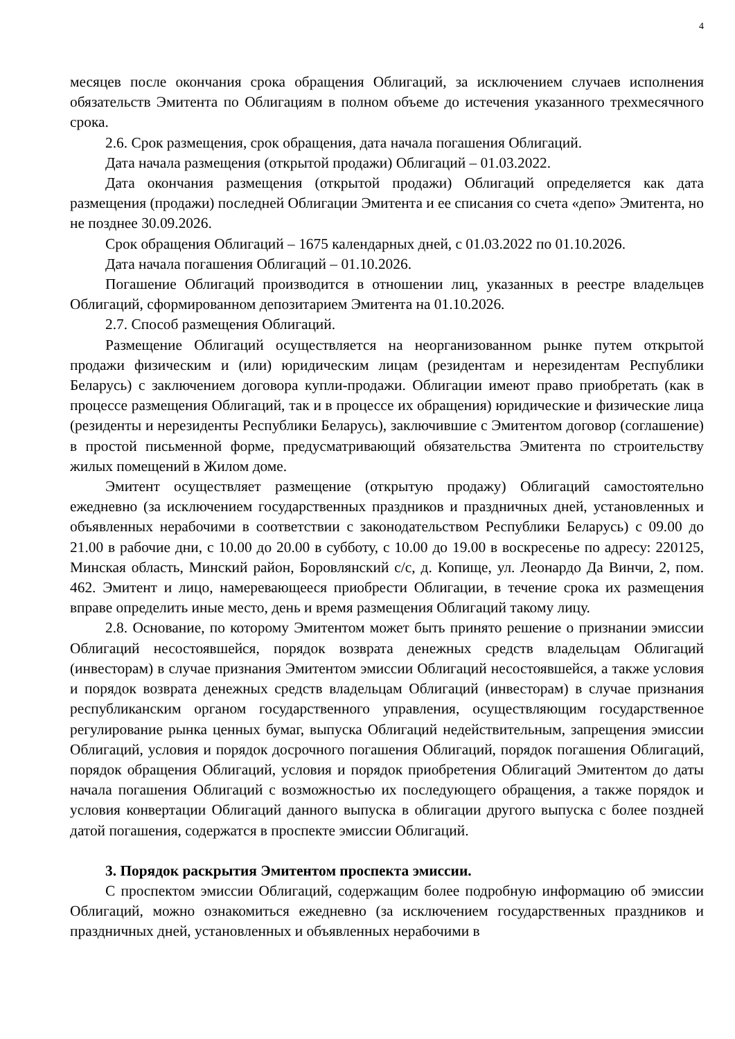4
месяцев после окончания срока обращения Облигаций, за исключением случаев исполнения обязательств Эмитента по Облигациям в полном объеме до истечения указанного трехмесячного срока.
2.6. Срок размещения, срок обращения, дата начала погашения Облигаций.
Дата начала размещения (открытой продажи) Облигаций – 01.03.2022.
Дата окончания размещения (открытой продажи) Облигаций определяется как дата размещения (продажи) последней Облигации Эмитента и ее списания со счета «депо» Эмитента, но не позднее 30.09.2026.
Срок обращения Облигаций – 1675 календарных дней, с 01.03.2022 по 01.10.2026.
Дата начала погашения Облигаций – 01.10.2026.
Погашение Облигаций производится в отношении лиц, указанных в реестре владельцев Облигаций, сформированном депозитарием Эмитента на 01.10.2026.
2.7. Способ размещения Облигаций.
Размещение Облигаций осуществляется на неорганизованном рынке путем открытой продажи физическим и (или) юридическим лицам (резидентам и нерезидентам Республики Беларусь) с заключением договора купли-продажи. Облигации имеют право приобретать (как в процессе размещения Облигаций, так и в процессе их обращения) юридические и физические лица (резиденты и нерезиденты Республики Беларусь), заключившие с Эмитентом договор (соглашение) в простой письменной форме, предусматривающий обязательства Эмитента по строительству жилых помещений в Жилом доме.
Эмитент осуществляет размещение (открытую продажу) Облигаций самостоятельно ежедневно (за исключением государственных праздников и праздничных дней, установленных и объявленных нерабочими в соответствии с законодательством Республики Беларусь) с 09.00 до 21.00 в рабочие дни, с 10.00 до 20.00 в субботу, с 10.00 до 19.00 в воскресенье по адресу: 220125, Минская область, Минский район, Боровлянский с/с, д. Копище, ул. Леонардо Да Винчи, 2, пом. 462. Эмитент и лицо, намеревающееся приобрести Облигации, в течение срока их размещения вправе определить иные место, день и время размещения Облигаций такому лицу.
2.8. Основание, по которому Эмитентом может быть принято решение о признании эмиссии Облигаций несостоявшейся, порядок возврата денежных средств владельцам Облигаций (инвесторам) в случае признания Эмитентом эмиссии Облигаций несостоявшейся, а также условия и порядок возврата денежных средств владельцам Облигаций (инвесторам) в случае признания республиканским органом государственного управления, осуществляющим государственное регулирование рынка ценных бумаг, выпуска Облигаций недействительным, запрещения эмиссии Облигаций, условия и порядок досрочного погашения Облигаций, порядок погашения Облигаций, порядок обращения Облигаций, условия и порядок приобретения Облигаций Эмитентом до даты начала погашения Облигаций с возможностью их последующего обращения, а также порядок и условия конвертации Облигаций данного выпуска в облигации другого выпуска с более поздней датой погашения, содержатся в проспекте эмиссии Облигаций.
3. Порядок раскрытия Эмитентом проспекта эмиссии.
С проспектом эмиссии Облигаций, содержащим более подробную информацию об эмиссии Облигаций, можно ознакомиться ежедневно (за исключением государственных праздников и праздничных дней, установленных и объявленных нерабочими в